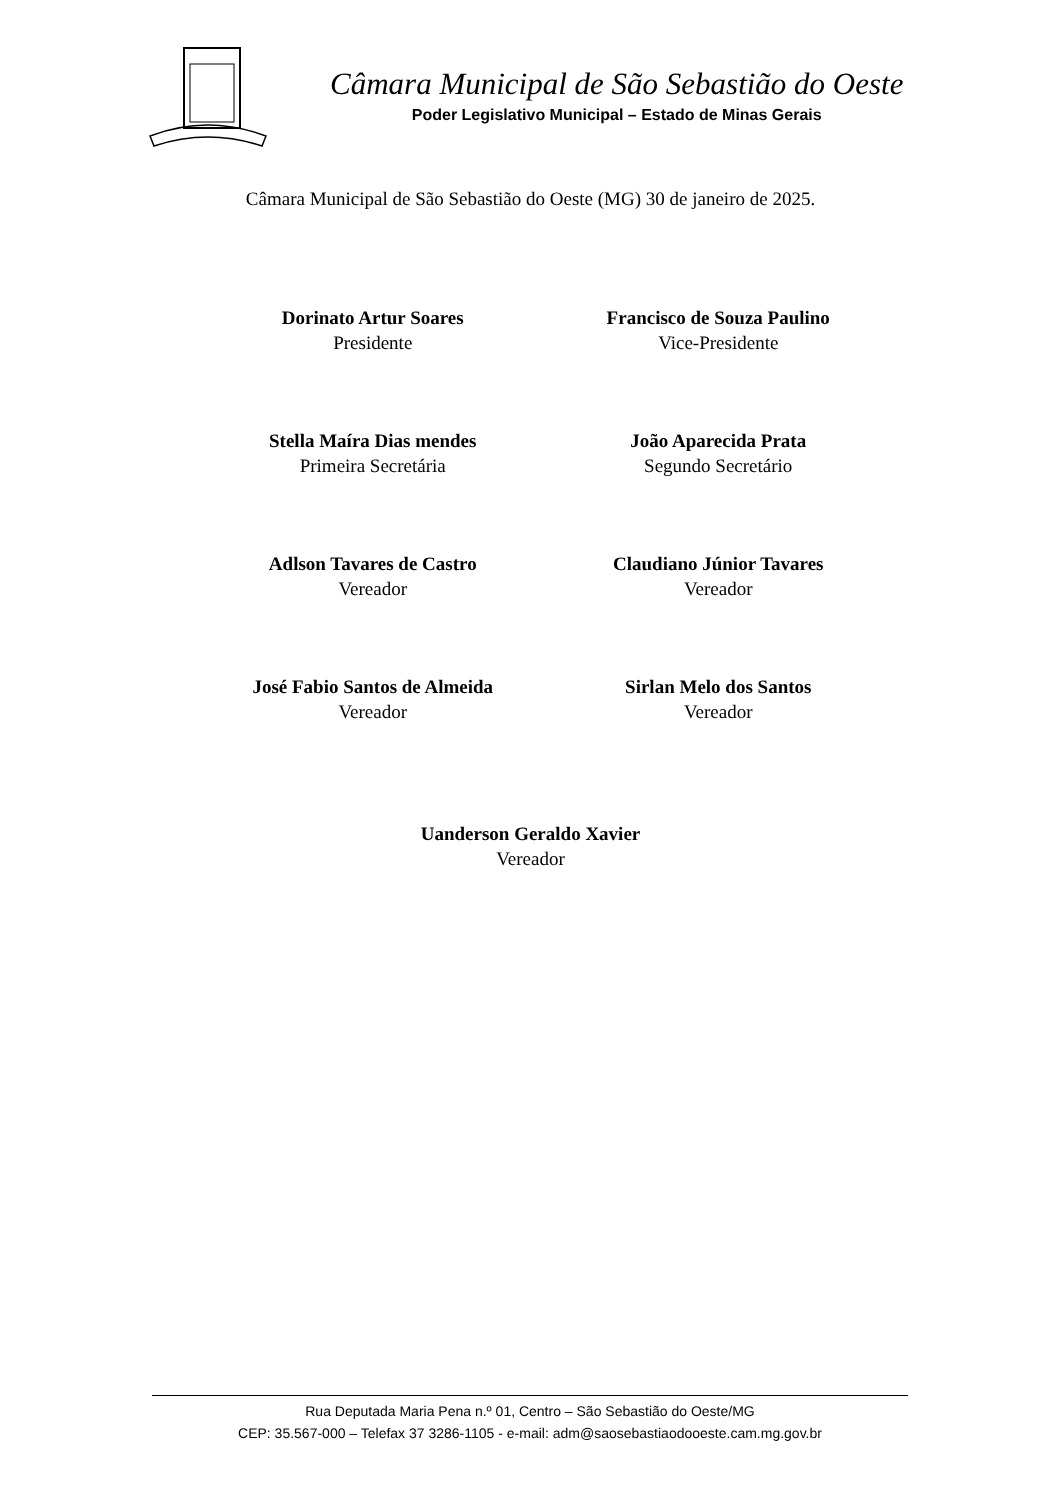Câmara Municipal de São Sebastião do Oeste
Poder Legislativo Municipal – Estado de Minas Gerais
Câmara Municipal de São Sebastião do Oeste (MG) 30 de janeiro de 2025.
Dorinato Artur Soares
Presidente
Francisco de Souza Paulino
Vice-Presidente
Stella Maíra Dias mendes
Primeira Secretária
João Aparecida Prata
Segundo Secretário
Adlson Tavares de Castro
Vereador
Claudiano Júnior Tavares
Vereador
José Fabio Santos de Almeida
Vereador
Sirlan Melo dos Santos
Vereador
Uanderson Geraldo Xavier
Vereador
Rua Deputada Maria Pena n.º 01, Centro – São Sebastião do Oeste/MG
CEP: 35.567-000 – Telefax 37 3286-1105 - e-mail: adm@saosebastiaodooeste.cam.mg.gov.br